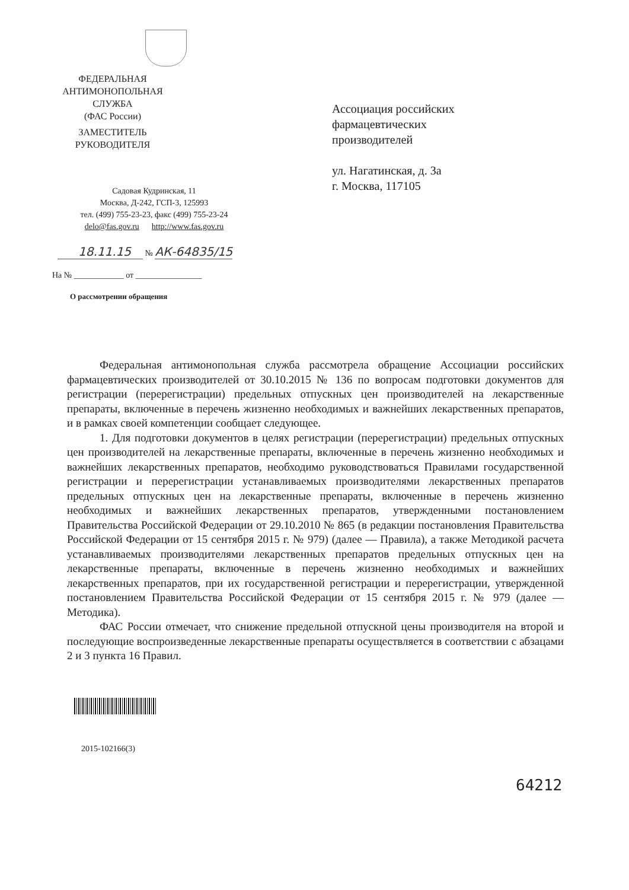ФЕДЕРАЛЬНАЯ
АНТИМОНОПОЛЬНАЯ
СЛУЖБА
(ФАС России)
ЗАМЕСТИТЕЛЬ
РУКОВОДИТЕЛЯ
Садовая Кудринская, 11
Москва, Д-242, ГСП-3, 125993
тел. (499) 755-23-23, факс (499) 755-23-24
delo@fas.gov.ru http://www.fas.gov.ru
18.11.15 № АК-64835/15
На № ____________ от ________________
О рассмотрении обращения
Ассоциация российских
фармацевтических
производителей
ул. Нагатинская, д. 3а
г. Москва, 117105
Федеральная антимонопольная служба рассмотрела обращение Ассоциации российских фармацевтических производителей от 30.10.2015 № 136 по вопросам подготовки документов для регистрации (перерегистрации) предельных отпускных цен производителей на лекарственные препараты, включенные в перечень жизненно необходимых и важнейших лекарственных препаратов, и в рамках своей компетенции сообщает следующее.
1. Для подготовки документов в целях регистрации (перерегистрации) предельных отпускных цен производителей на лекарственные препараты, включенные в перечень жизненно необходимых и важнейших лекарственных препаратов, необходимо руководствоваться Правилами государственной регистрации и перерегистрации устанавливаемых производителями лекарственных препаратов предельных отпускных цен на лекарственные препараты, включенные в перечень жизненно необходимых и важнейших лекарственных препаратов, утвержденными постановлением Правительства Российской Федерации от 29.10.2010 № 865 (в редакции постановления Правительства Российской Федерации от 15 сентября 2015 г. № 979) (далее — Правила), а также Методикой расчета устанавливаемых производителями лекарственных препаратов предельных отпускных цен на лекарственные препараты, включенные в перечень жизненно необходимых и важнейших лекарственных препаратов, при их государственной регистрации и перерегистрации, утвержденной постановлением Правительства Российской Федерации от 15 сентября 2015 г. № 979 (далее — Методика).
ФАС России отмечает, что снижение предельной отпускной цены производителя на второй и последующие воспроизведенные лекарственные препараты осуществляется в соответствии с абзацами 2 и 3 пункта 16 Правил.
2015-102166(3)
64212